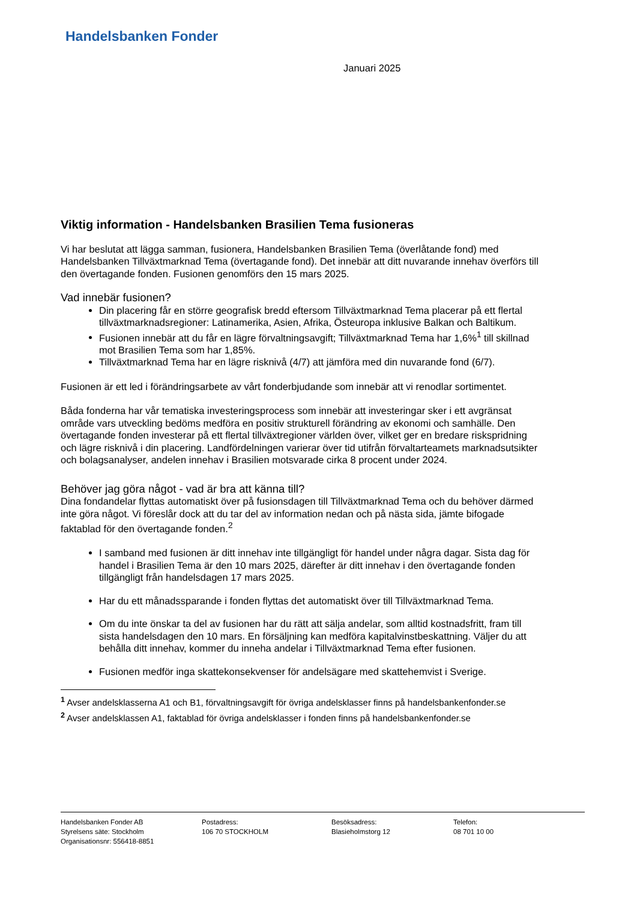Handelsbanken Fonder
Januari 2025
Viktig information - Handelsbanken Brasilien Tema fusioneras
Vi har beslutat att lägga samman, fusionera, Handelsbanken Brasilien Tema (överlåtande fond) med Handelsbanken Tillväxtmarknad Tema (övertagande fond). Det innebär att ditt nuvarande innehav överförs till den övertagande fonden. Fusionen genomförs den 15 mars 2025.
Vad innebär fusionen?
Din placering får en större geografisk bredd eftersom Tillväxtmarknad Tema placerar på ett flertal tillväxtmarknadsregioner: Latinamerika, Asien, Afrika, Östeuropa inklusive Balkan och Baltikum.
Fusionen innebär att du får en lägre förvaltningsavgift; Tillväxtmarknad Tema har 1,6%<sup>1</sup> till skillnad mot Brasilien Tema som har 1,85%.
Tillväxtmarknad Tema har en lägre risknivå (4/7) att jämföra med din nuvarande fond (6/7).
Fusionen är ett led i förändringsarbete av vårt fonderbjudande som innebär att vi renodlar sortimentet.
Båda fonderna har vår tematiska investeringsprocess som innebär att investeringar sker i ett avgränsat område vars utveckling bedöms medföra en positiv strukturell förändring av ekonomi och samhälle. Den övertagande fonden investerar på ett flertal tillväxtregioner världen över, vilket ger en bredare riskspridning och lägre risknivå i din placering. Landfördelningen varierar över tid utifrån förvaltarteamets marknadsutsikter och bolagsanalyser, andelen innehav i Brasilien motsvarade cirka 8 procent under 2024.
Behöver jag göra något - vad är bra att känna till?
Dina fondandelar flyttas automatiskt över på fusionsdagen till Tillväxtmarknad Tema och du behöver därmed inte göra något. Vi föreslår dock att du tar del av information nedan och på nästa sida, jämte bifogade faktablad för den övertagande fonden.<sup>2</sup>
I samband med fusionen är ditt innehav inte tillgängligt för handel under några dagar. Sista dag för handel i Brasilien Tema är den 10 mars 2025, därefter är ditt innehav i den övertagande fonden tillgängligt från handelsdagen 17 mars 2025.
Har du ett månadssparande i fonden flyttas det automatiskt över till Tillväxtmarknad Tema.
Om du inte önskar ta del av fusionen har du rätt att sälja andelar, som alltid kostnadsfritt, fram till sista handelsdagen den 10 mars. En försäljning kan medföra kapitalvinstbeskattning. Väljer du att behålla ditt innehav, kommer du inneha andelar i Tillväxtmarknad Tema efter fusionen.
Fusionen medför inga skattekonsekvenser för andelsägare med skattehemvist i Sverige.
<sup>1</sup> Avser andelsklasserna A1 och B1, förvaltningsavgift för övriga andelsklasser finns på handelsbankenfonder.se
<sup>2</sup> Avser andelsklassen A1, faktablad för övriga andelsklasser i fonden finns på handelsbankenfonder.se
Handelsbanken Fonder AB
Styrelsens säte: Stockholm
Organisationsnr: 556418-8851
Postadress:
106 70 STOCKHOLM
Besöksadress:
Blasieholmstorg 12
Telefon:
08 701 10 00